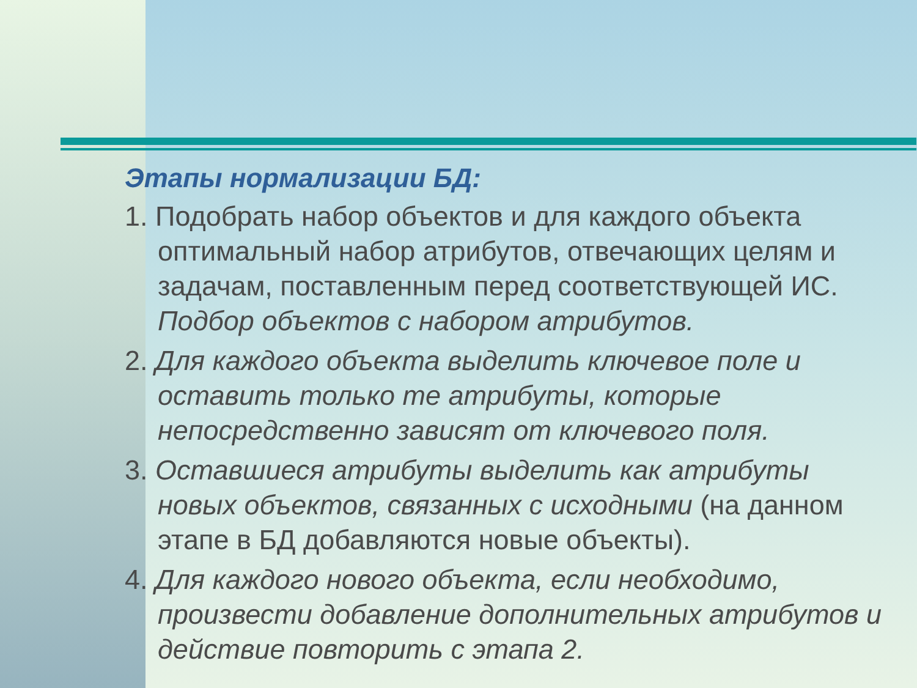Этапы нормализации БД:
1. Подобрать набор объектов и для каждого объекта оптимальный набор атрибутов, отвечающих целям и задачам, поставленным перед соответствующей ИС. Подбор объектов с набором атрибутов.
2. Для каждого объекта выделить ключевое поле и оставить только те атрибуты, которые непосредственно зависят от ключевого поля.
3. Оставшиеся атрибуты выделить как атрибуты новых объектов, связанных с исходными (на данном этапе в БД добавляются новые объекты).
4. Для каждого нового объекта, если необходимо, произвести добавление дополнительных атрибутов и действие повторить с этапа 2.